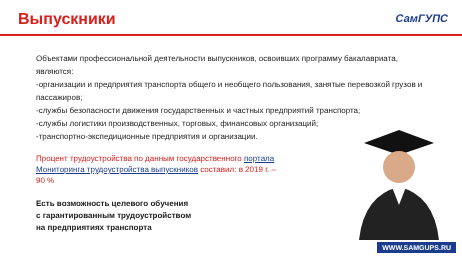Выпускники СамГУПС
Объектами профессиональной деятельности выпускников, освоивших программу бакалавриата, являются:
-организации и предприятия транспорта общего и необщего пользования, занятые перевозкой грузов и пассажиров;
-службы безопасности движения государственных и частных предприятий транспорта;
-службы логистики производственных, торговых, финансовых организаций;
-транспортно-экспедиционные предприятия и организации.
Процент трудоустройства по данным государственного портала Мониторинга трудоустройства выпускников составил: в 2019 г. – 90 %
Есть возможность целевого обучения
с гарантированным трудоустройством
на предприятиях транспорта
WWW.SAMGUPS.RU